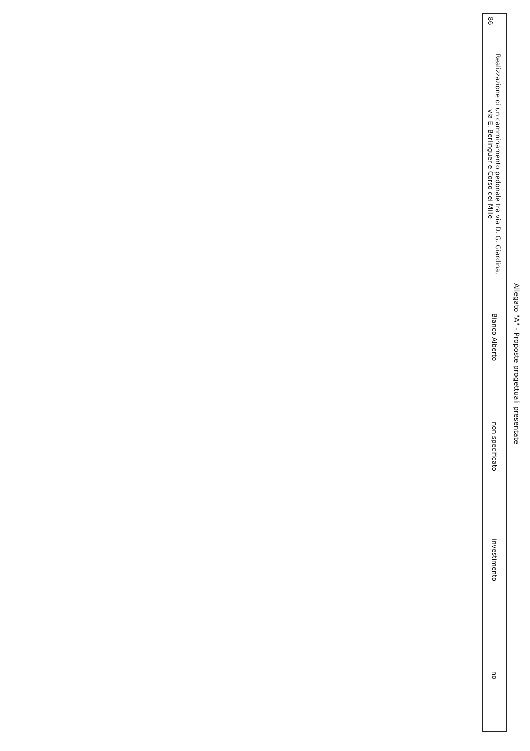Allegato "A" - Proposte progettuali presentate
| 86 | Realizzazione di un camminamento pedonale tra via D. G. Giardina, via E. Berlinguer e Corso dei Mille | Bianco Alberto | non specificato | investimento | no |